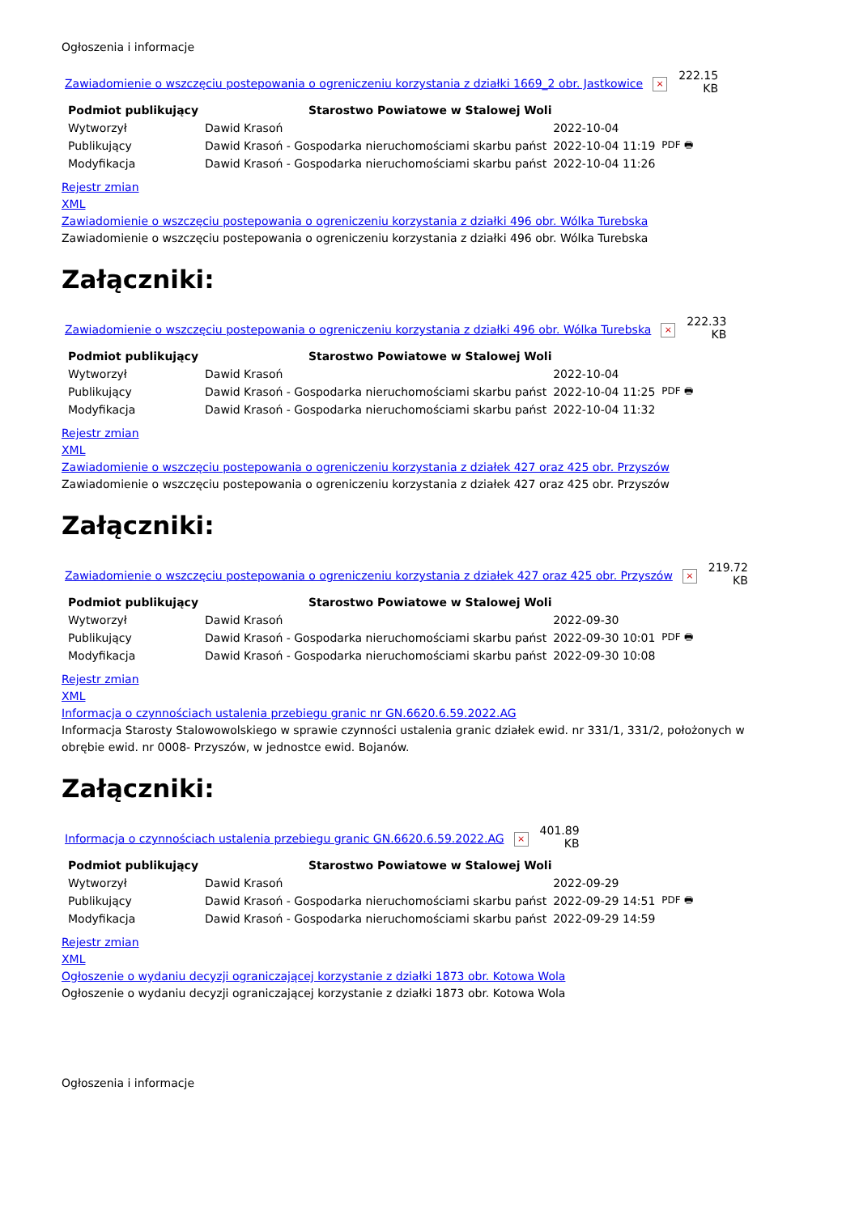Ogłoszenia i informacje
Zawiadomienie o wszczęciu postepowania o ogreniczeniu korzystania z działki 1669_2 obr. Jastkowice × 222.15
KB
| Podmiot publikujący | Starostwo Powiatowe w Stalowej Woli | | |
| --- | --- | --- | --- |
| Wytworzył | Dawid Krasoń | 2022-10-04 | PDF 🖶 |
| Publikujący | Dawid Krasoń - Gospodarka nieruchomościami skarbu państ | 2022-10-04 11:19 | |
| Modyfikacja | Dawid Krasoń - Gospodarka nieruchomościami skarbu państ | 2022-10-04 11:26 | |
Rejestr zmian
XML
Zawiadomienie o wszczęciu postepowania o ogreniczeniu korzystania z działki 496 obr. Wólka Turebska
Zawiadomienie o wszczęciu postepowania o ogreniczeniu korzystania z działki 496 obr. Wólka Turebska
Załączniki:
Zawiadomienie o wszczęciu postepowania o ogreniczeniu korzystania z działki 496 obr. Wólka Turebska × 222.33
KB
| Podmiot publikujący | Starostwo Powiatowe w Stalowej Woli | | |
| --- | --- | --- | --- |
| Wytworzył | Dawid Krasoń | 2022-10-04 | PDF 🖶 |
| Publikujący | Dawid Krasoń - Gospodarka nieruchomościami skarbu państ | 2022-10-04 11:25 | |
| Modyfikacja | Dawid Krasoń - Gospodarka nieruchomościami skarbu państ | 2022-10-04 11:32 | |
Rejestr zmian
XML
Zawiadomienie o wszczęciu postepowania o ogreniczeniu korzystania z działek 427 oraz 425 obr. Przyszów
Zawiadomienie o wszczęciu postepowania o ogreniczeniu korzystania z działek 427 oraz 425 obr. Przyszów
Załączniki:
Zawiadomienie o wszczęciu postepowania o ogreniczeniu korzystania z działek 427 oraz 425 obr. Przyszów × 219.72
KB
| Podmiot publikujący | Starostwo Powiatowe w Stalowej Woli | | |
| --- | --- | --- | --- |
| Wytworzył | Dawid Krasoń | 2022-09-30 | PDF 🖶 |
| Publikujący | Dawid Krasoń - Gospodarka nieruchomościami skarbu państ | 2022-09-30 10:01 | |
| Modyfikacja | Dawid Krasoń - Gospodarka nieruchomościami skarbu państ | 2022-09-30 10:08 | |
Rejestr zmian
XML
Informacja o czynnościach ustalenia przebiegu granic nr GN.6620.6.59.2022.AG
Informacja Starosty Stalowowolskiego w sprawie czynności ustalenia granic działek ewid. nr 331/1, 331/2, położonych w obrębie ewid. nr 0008- Przyszów, w jednostce ewid. Bojanów.
Załączniki:
Informacja o czynnościach ustalenia przebiegu granic GN.6620.6.59.2022.AG × 401.89
KB
| Podmiot publikujący | Starostwo Powiatowe w Stalowej Woli | | |
| --- | --- | --- | --- |
| Wytworzył | Dawid Krasoń | 2022-09-29 | PDF 🖶 |
| Publikujący | Dawid Krasoń - Gospodarka nieruchomościami skarbu państ | 2022-09-29 14:51 | |
| Modyfikacja | Dawid Krasoń - Gospodarka nieruchomościami skarbu państ | 2022-09-29 14:59 | |
Rejestr zmian
XML
Ogłoszenie o wydaniu decyzji ograniczającej korzystanie z działki 1873 obr. Kotowa Wola
Ogłoszenie o wydaniu decyzji ograniczającej korzystanie z działki 1873 obr. Kotowa Wola
Ogłoszenia i informacje